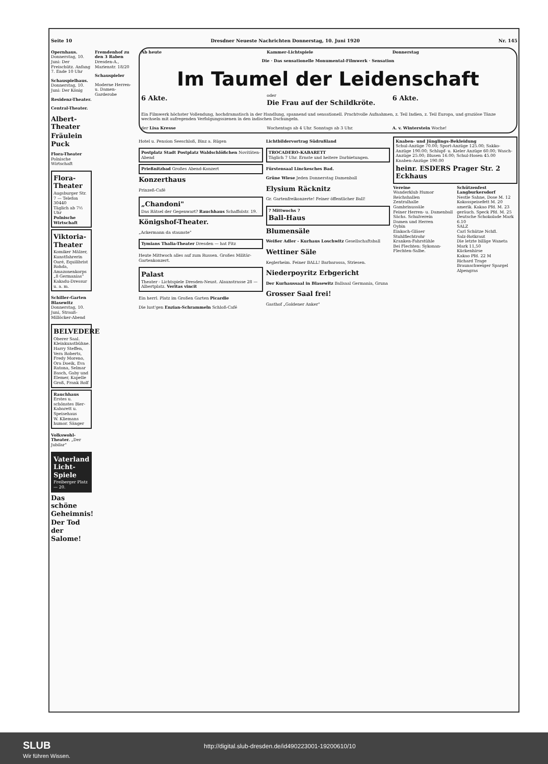Seite 10 Dresdner Neueste Nachrichten Donnerstag, 10. Juni 1920 Nr. 145
Opernhaus. Donnerstag, 10. Juni: Der Freischütz. Anfang 7. Ende 10 Uhr
Schauspielhaus. Donnerstag, 10. Juni: Der König
Residenz-Theater.
Central-Theater.
Albert-Theater
Fräulein Puck
Flora-Theater Polnische Wirtschaft
Flora-Theater
Augsburger Str. 7 — Telefon 30440
Täglich ab 7½ Uhr
Polnische Wirtschaft
Viktoria-Theater
Komiker Mälzer, Kunstfahrerin Oaré, Equilibrist Rohda, Amazonenkorps „8 Germanias" Kakadu-Dressur u. a. m.
Schiller-Garten Blasewitz Donnerstag, 10. Juni, Strauß-Millöcker-Abend
BELVEDERE
Oberer Saal. Kleinkunstbühne. Harry Steffen, Vera Roberts, Fredy Moreno, Ora Doeik, Eva Ratona, Selmar Basch, Gaby und Elemer, Kapelle Groß, Frank Rolf
Rauchhaus
Erstes u. schönstes Bier-Kabarett u. Speisehaus
W. Kliemans humor. Sänger
Volkswohl-Theater. „Der Jubilar"
Vaterland Licht-Spiele
Freiberger Platz — 20.
Das schöne Geheimnis!
Der Tod der Salome!
Fremdenhof zu den 3 Raben Dresden-A., Marienstr. 18/20
Schauspieler
Moderne Herren- u. Damen-Garderobe
Ab heute Kammer-Lichtspiele Donnerstag
Die · Das sensationelle Monumental-Filmwerk · Sensation
Im Taumel der Leidenschaft
6 Akte.
oder
Die Frau auf der Schildkröte.
6 Akte.
Ein Filmwerk höchster Vollendung, hochdramatisch in der Handlung, spannend und sensationell. Prachtvolle Aufnahmen, z. Teil Indien, z. Teil Europa, und graziöse Tänze wechseln mit aufregenden Verfolgungsszenen in den indischen Dschungeln.
der Lisa Kresse Wochentags ab 4 Uhr. Sonntags ab 3 Uhr.
A. v. Winterstein Woche!
Hotel u. Pension Seeschloß, Binz a. Rügen
Postplatz Stadt Postplatz Waldschlößchen Novitäten-Abend
Prießnitzbad Großes Abend-Konzert
Konzerthaus
Prinzeß-Café
„Chandoni"
Das Rätsel der Gegenwart? Rauchhaus Schaffolstr. 19.
Königshof-Theater.
„Ackermann da staunste"
Tymians Thalia-Theater Dresden — hat Fitz
Heute Mittwoch alles auf zum Russen. Großes Militär-Gartenkonzert.
Palast
Theater - Lichtspiele Dresden-Neust. Alaunstrasse 28 — Albertplatz. Veritas vincit
Ein herrl. Platz im Großen Garten Picardie
Die lust'gen Enzian-Schrammeln Schloß-Café
Lichtbildervortrag Südrußland
TROCADERO-KABARETT
Täglich 7 Uhr. Ernste und heitere Darbietungen.
Fürstensaal Linckesches Bad.
Grüne Wiese Jeden Donnerstag Damenball
Elysium Räcknitz
Gr. Gartenfreikonzerte! Feiner öffentlicher Ball!
? Mittwochs ?
Ball-Haus
Blumensäle
Weißer Adler - Kurhaus Loschwitz Gesellschaftsball
Wettiner Säle
Keglerheim. Feiner BALL! Barbarossa, Striesen.
Niederpoyritz Erbgericht
Der Kurhaussaal in Blasewitz Ballsaal Germania, Gruna
Grosser Saal frei!
Gasthof „Goldener Anker"
Knaben- und Jünglings-Bekleidung
Schul-Anzüge 70.00; Sport-Anzüge 125.00; Sakko-Anzüge 190.00; Schlupf- u. Kieler Anzüge 60.00; Wasch-Anzüge 25.00; Blusen 16.00; Schul-Hosen 45.00
Knaben-Anzüge 190.00
heinr. ESDERS Prager Str. 2 Eckhaus
Vereine
Wanderklub Humor Reichshallen
Zentralhalle
Gambrinussäle
Feiner Herren- u. Damenball
Sächs. Schulverein
Damen und Herren
Oybin
Einkoch-Gläser
Stuhlflechtrohr
Kranken-Fahrstühle
Bei Flechten: Sykonan-Flechten-Salbe.
Schützenfest Langburkersdorf
Nestle Sahne, Dose M. 12
Kokosspeisefett M. 20
amerik. Kakao Pfd. M. 23
geräuch. Speck Pfd. M. 25
Deutsche Schokolade Mark 6.10
SALZ
Carl Schütze Nchfl.
Salz-Rotkraut
Die letzte billige Waneta Mark 11,50
Kückenhirse
Kakao Pfd. 22 M
Richard Trage
Braunschweiger Spargel
Alpengras
SLUB
Wir führen Wissen.
http://digital.slub-dresden.de/id490223001-19200610/10